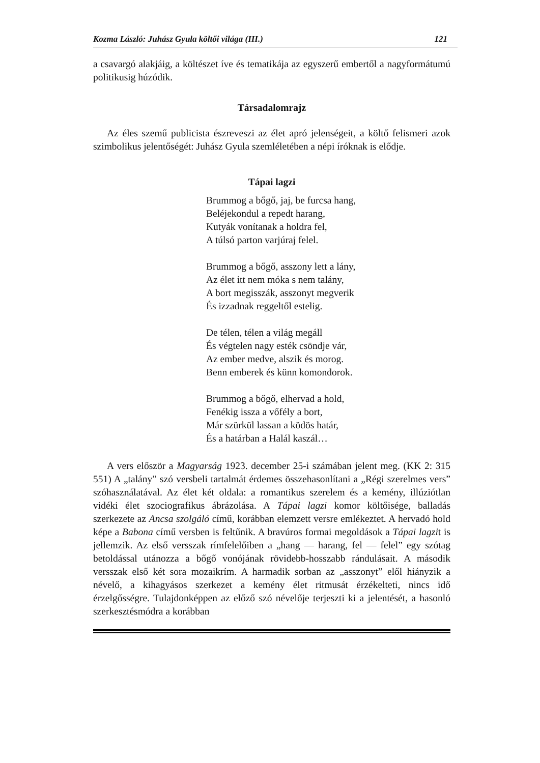Kozma László: Juhász Gyula költői világa (III.) 121
a csavargó alakjáig, a költészet íve és tematikája az egyszerű embertől a nagyformátumú politikusig húzódik.
Társadalomrajz
Az éles szemű publicista észreveszi az élet apró jelenségeit, a költő felismeri azok szimbolikus jelentőségét: Juhász Gyula szemléletében a népi íróknak is elődje.
Tápai lagzi
Brummog a bőgő, jaj, be furcsa hang,
Beléjekondul a repedt harang,
Kutyák vonítanak a holdra fel,
A túlsó parton varjúraj felel.
Brummog a bőgő, asszony lett a lány,
Az élet itt nem móka s nem talány,
A bort megisszák, asszonyt megverik
És izzadnak reggeltől estelig.
De télen, télen a világ megáll
És végtelen nagy esték csöndje vár,
Az ember medve, alszik és morog.
Benn emberek és künn komondorok.
Brummog a bőgő, elhervad a hold,
Fenékig issza a vőfély a bort,
Már szürkül lassan a ködös határ,
És a határban a Halál kaszál…
A vers először a Magyarság 1923. december 25-i számában jelent meg. (KK 2: 315 551) A „talány” szó versbeli tartalmát érdemes összehasonlítani a „Régi szerelmes vers” szóhasználatával. Az élet két oldala: a romantikus szerelem és a kemény, illúziótlan vidéki élet szociografikus ábrázolása. A Tápai lagzi komor költőisége, balladás szerkezete az Ancsa szolgáló című, korábban elemzett versre emlékeztet. A hervadó hold képe a Babona című versben is feltűnik. A bravúros formai megoldások a Tápai lagzit is jellemzik. Az első versszak rímfelelőiben a „hang — harang, fel — felel” egy szótag betoldással utánozza a bőgő vonójának rövidebb-hosszabb rándulásait. A második versszak első két sora mozaikrím. A harmadik sorban az „asszonyt” elől hiányzik a névelő, a kihagyásos szerkezet a kemény élet ritmusát érzékelteti, nincs idő érzelgősségre. Tulajdonképpen az előző szó névelője terjeszti ki a jelentését, a hasonló szerkesztésmódra a korábban